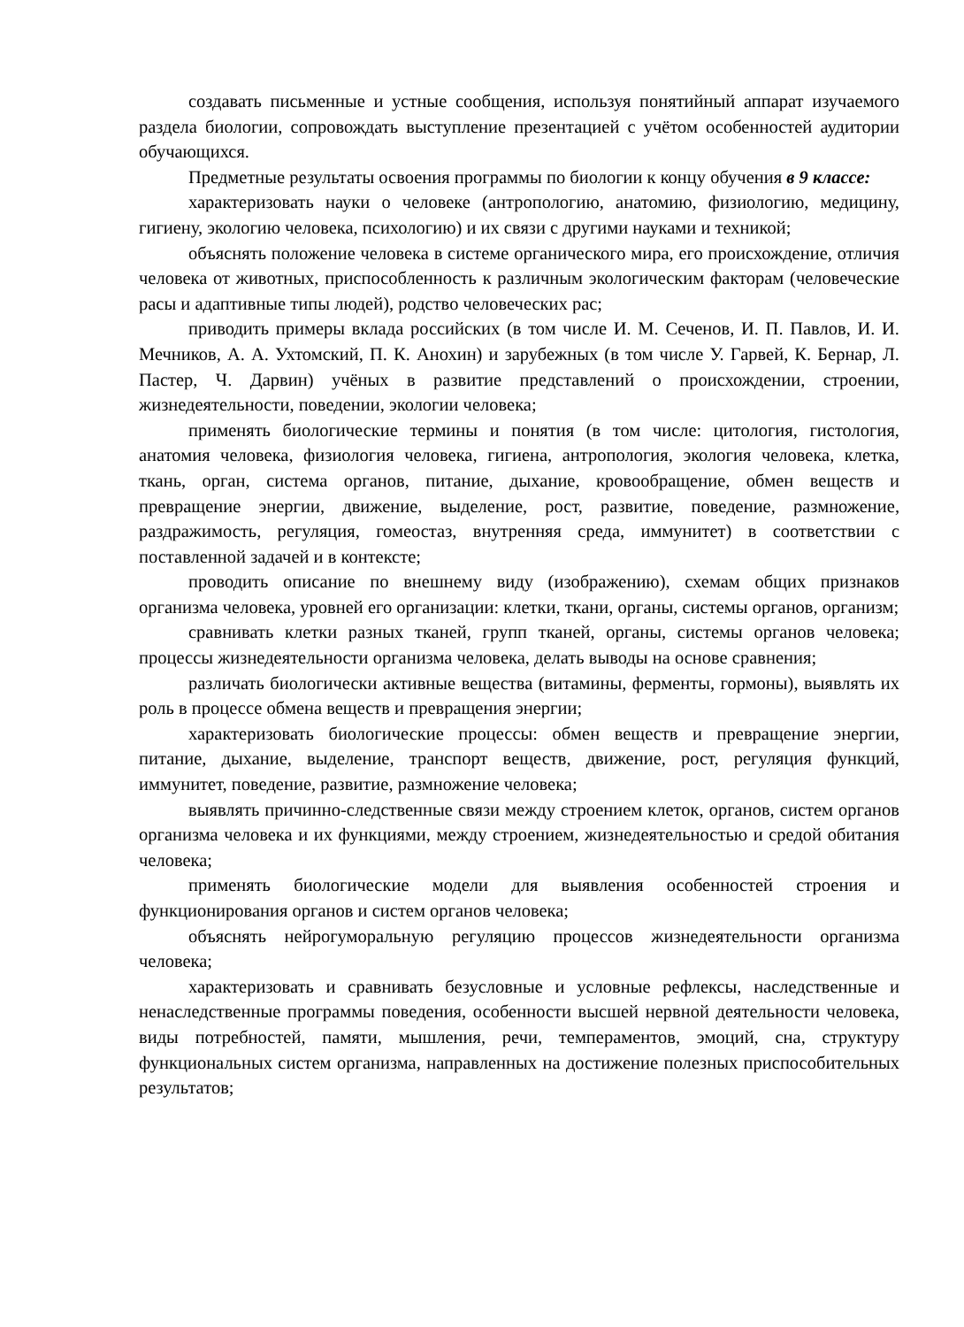создавать письменные и устные сообщения, используя понятийный аппарат изучаемого раздела биологии, сопровождать выступление презентацией с учётом особенностей аудитории обучающихся.
Предметные результаты освоения программы по биологии к концу обучения в 9 классе:
характеризовать науки о человеке (антропологию, анатомию, физиологию, медицину, гигиену, экологию человека, психологию) и их связи с другими науками и техникой;
объяснять положение человека в системе органического мира, его происхождение, отличия человека от животных, приспособленность к различным экологическим факторам (человеческие расы и адаптивные типы людей), родство человеческих рас;
приводить примеры вклада российских (в том числе И. М. Сеченов, И. П. Павлов, И. И. Мечников, А. А. Ухтомский, П. К. Анохин) и зарубежных (в том числе У. Гарвей, К. Бернар, Л. Пастер, Ч. Дарвин) учёных в развитие представлений о происхождении, строении, жизнедеятельности, поведении, экологии человека;
применять биологические термины и понятия (в том числе: цитология, гистология, анатомия человека, физиология человека, гигиена, антропология, экология человека, клетка, ткань, орган, система органов, питание, дыхание, кровообращение, обмен веществ и превращение энергии, движение, выделение, рост, развитие, поведение, размножение, раздражимость, регуляция, гомеостаз, внутренняя среда, иммунитет) в соответствии с поставленной задачей и в контексте;
проводить описание по внешнему виду (изображению), схемам общих признаков организма человека, уровней его организации: клетки, ткани, органы, системы органов, организм;
сравнивать клетки разных тканей, групп тканей, органы, системы органов человека; процессы жизнедеятельности организма человека, делать выводы на основе сравнения;
различать биологически активные вещества (витамины, ферменты, гормоны), выявлять их роль в процессе обмена веществ и превращения энергии;
характеризовать биологические процессы: обмен веществ и превращение энергии, питание, дыхание, выделение, транспорт веществ, движение, рост, регуляция функций, иммунитет, поведение, развитие, размножение человека;
выявлять причинно-следственные связи между строением клеток, органов, систем органов организма человека и их функциями, между строением, жизнедеятельностью и средой обитания человека;
применять биологические модели для выявления особенностей строения и функционирования органов и систем органов человека;
объяснять нейрогуморальную регуляцию процессов жизнедеятельности организма человека;
характеризовать и сравнивать безусловные и условные рефлексы, наследственные и ненаследственные программы поведения, особенности высшей нервной деятельности человека, виды потребностей, памяти, мышления, речи, темпераментов, эмоций, сна, структуру функциональных систем организма, направленных на достижение полезных приспособительных результатов;